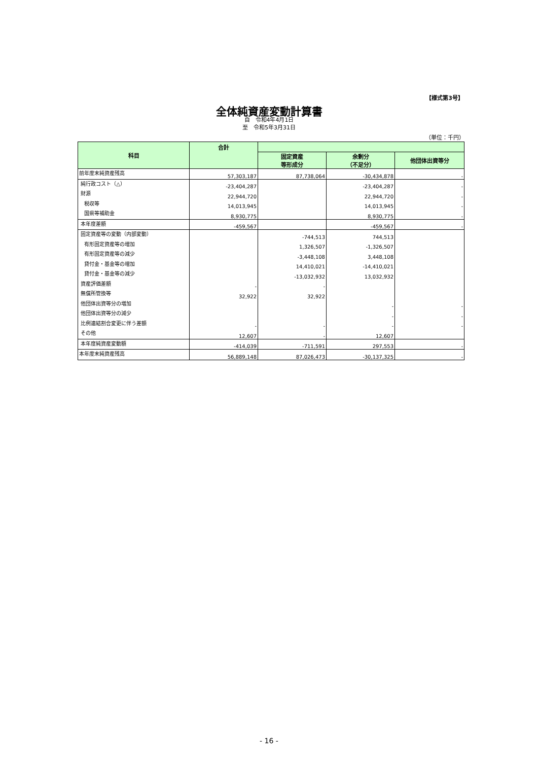【様式第3号】
全体純資産変動計算書
自　令和4年4月1日
至　令和5年3月31日
（単位：千円）
| 科目 | 合計 | | | |
| --- | --- | --- | --- | --- |
| | | 固定資産 等形成分 | 余剰分 （不足分） | 他団体出資等分 |
| 前年度末純資産残高 | 57,303,187 | 87,738,064 | -30,434,878 | - |
| 純行政コスト（△） | -23,404,287 | | -23,404,287 | - |
| 財源 | 22,944,720 | | 22,944,720 | - |
| 税収等 | 14,013,945 | | 14,013,945 | - |
| 国県等補助金 | 8,930,775 | | 8,930,775 | - |
| 本年度差額 | -459,567 | | -459,567 | - |
| 固定資産等の変動（内部変動） | | -744,513 | 744,513 | |
| 有形固定資産等の増加 | | 1,326,507 | -1,326,507 | |
| 有形固定資産等の減少 | | -3,448,108 | 3,448,108 | |
| 貸付金・基金等の増加 | | 14,410,021 | -14,410,021 | |
| 貸付金・基金等の減少 | | -13,032,932 | 13,032,932 | |
| 資産評価差額 | - | - | | |
| 無償所管換等 | 32,922 | 32,922 | | |
| 他団体出資等分の増加 | | | - | - |
| 他団体出資等分の減少 | | | - | - |
| 比例連結割合変更に伴う差額 | - | - | - | - |
| その他 | 12,607 | - | 12,607 | |
| 本年度純資産変動額 | -414,039 | -711,591 | 297,553 | - |
| 本年度末純資産残高 | 56,889,148 | 87,026,473 | -30,137,325 | - |
- 16 -